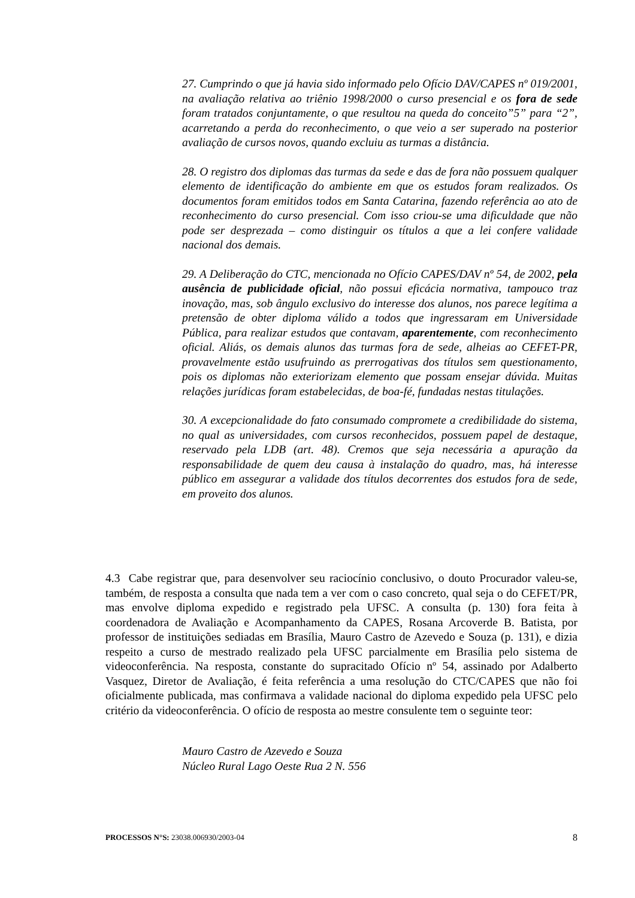27. Cumprindo o que já havia sido informado pelo Ofício DAV/CAPES nº 019/2001, na avaliação relativa ao triênio 1998/2000 o curso presencial e os fora de sede foram tratados conjuntamente, o que resultou na queda do conceito”5” para “2”, acarretando a perda do reconhecimento, o que veio a ser superado na posterior avaliação de cursos novos, quando excluiu as turmas a distância.
28. O registro dos diplomas das turmas da sede e das de fora não possuem qualquer elemento de identificação do ambiente em que os estudos foram realizados. Os documentos foram emitidos todos em Santa Catarina, fazendo referência ao ato de reconhecimento do curso presencial. Com isso criou-se uma dificuldade que não pode ser desprezada – como distinguir os títulos a que a lei confere validade nacional dos demais.
29. A Deliberação do CTC, mencionada no Ofício CAPES/DAV nº 54, de 2002, pela ausência de publicidade oficial, não possui eficácia normativa, tampouco traz inovação, mas, sob ângulo exclusivo do interesse dos alunos, nos parece legítima a pretensão de obter diploma válido a todos que ingressaram em Universidade Pública, para realizar estudos que contavam, aparentemente, com reconhecimento oficial. Aliás, os demais alunos das turmas fora de sede, alheias ao CEFET-PR, provavelmente estão usufruindo as prerrogativas dos títulos sem questionamento, pois os diplomas não exteriorizam elemento que possam ensejar dúvida. Muitas relações jurídicas foram estabelecidas, de boa-fé, fundadas nestas titulações.
30. A excepcionalidade do fato consumado compromete a credibilidade do sistema, no qual as universidades, com cursos reconhecidos, possuem papel de destaque, reservado pela LDB (art. 48). Cremos que seja necessária a apuração da responsabilidade de quem deu causa à instalação do quadro, mas, há interesse público em assegurar a validade dos títulos decorrentes dos estudos fora de sede, em proveito dos alunos.
4.3 Cabe registrar que, para desenvolver seu raciocínio conclusivo, o douto Procurador valeu-se, também, de resposta a consulta que nada tem a ver com o caso concreto, qual seja o do CEFET/PR, mas envolve diploma expedido e registrado pela UFSC. A consulta (p. 130) fora feita à coordenadora de Avaliação e Acompanhamento da CAPES, Rosana Arcoverde B. Batista, por professor de instituições sediadas em Brasília, Mauro Castro de Azevedo e Souza (p. 131), e dizia respeito a curso de mestrado realizado pela UFSC parcialmente em Brasília pelo sistema de videoconferência. Na resposta, constante do supracitado Ofício nº 54, assinado por Adalberto Vasquez, Diretor de Avaliação, é feita referência a uma resolução do CTC/CAPES que não foi oficialmente publicada, mas confirmava a validade nacional do diploma expedido pela UFSC pelo critério da videoconferência. O ofício de resposta ao mestre consulente tem o seguinte teor:
Mauro Castro de Azevedo e Souza
Núcleo Rural Lago Oeste Rua 2 N. 556
PROCESSOS N°S: 23038.006930/2003-04 8